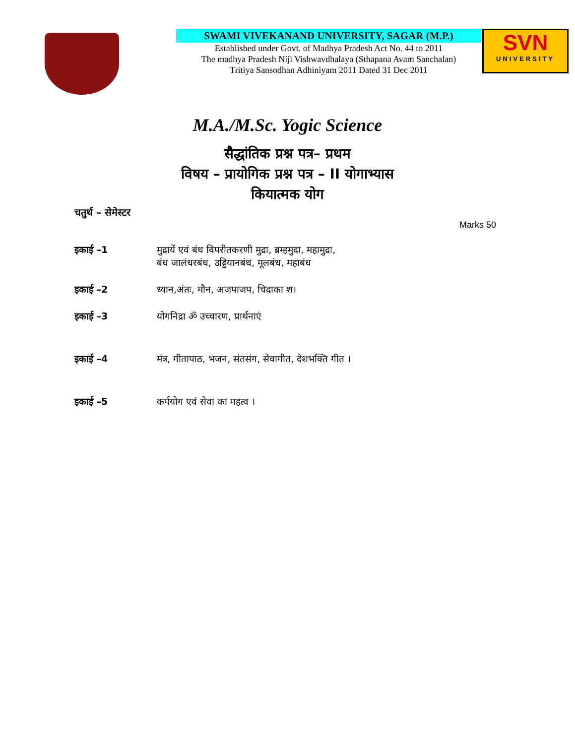SWAMI VIVEKANAND UNIVERSITY, SAGAR (M.P.)
Established under Govt. of Madhya Pradesh Act No. 44 to 2011
The madhya Pradesh Niji Vishwavdhalaya (Sthapana Avam Sanchalan)
Tritiya Sansodhan Adhiniyam 2011 Dated 31 Dec 2011
SVN
UNIVERSITY
M.A./M.Sc. Yogic Science
सैद्धांतिक प्रश्न पत्र– प्रथम
विषय – प्रायोगिक प्रश्न पत्र – II योगाभ्यास
कियात्मक योग
चतुर्थ – सेमेस्टर
Marks 50
इकाई –1 मुद्रायें एवं बंध विपरीतकरणी मुद्रा, ब्रम्हमुदा, महामुद्रा,
बंध जालंधरबंध, उड्डियानबंध, मूलबंध, महाबंध
इकाई –2 ध्यान,अंतः, मौन, अजपाजप, चिदाका श।
इकाई –3 योगनिद्रा ॐ उच्चारण, प्रार्थनाएं
इकाई –4 मंत्र, गीतापाठ, भजन, संतसंग, सेवागीत, देशभक्ति गीत ।
इकाई –5 कर्मयोग एवं सेवा का महत्व ।